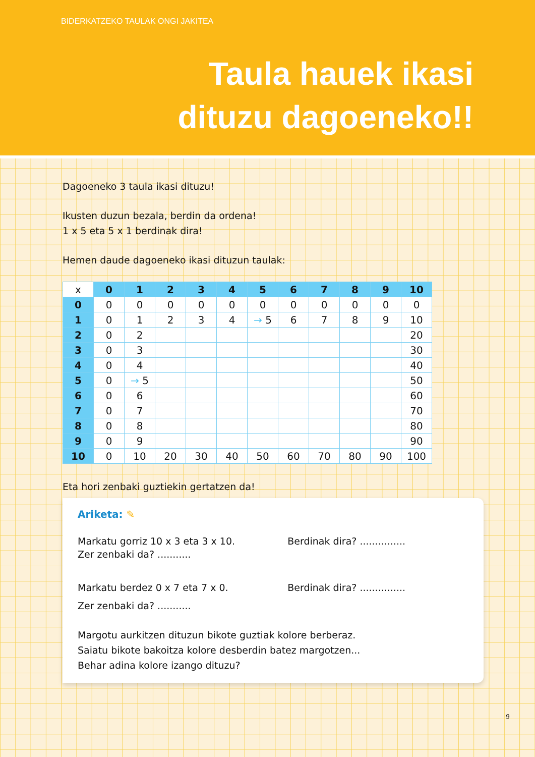BIDERKATZEKO TAULAK ONGI JAKITEA
Taula hauek ikasi
dituzu dagoeneko!!
Dagoeneko 3 taula ikasi dituzu!
Ikusten duzun bezala, berdin da ordena!
1 x 5 eta 5 x 1 berdinak dira!
Hemen daude dagoeneko ikasi dituzun taulak:
| x | 0 | 1 | 2 | 3 | 4 | 5 | 6 | 7 | 8 | 9 | 10 |
| 0 | 0 | 0 | 0 | 0 | 0 | 0 | 0 | 0 | 0 | 0 | 0 |
| 1 | 0 | 1 | 2 | 3 | 4 | → 5 | 6 | 7 | 8 | 9 | 10 |
| 2 | 0 | 2 | | | | | | | | | 20 |
| 3 | 0 | 3 | | | | | | | | | 30 |
| 4 | 0 | 4 | | | | | | | | | 40 |
| 5 | 0 | → 5 | | | | | | | | | 50 |
| 6 | 0 | 6 | | | | | | | | | 60 |
| 7 | 0 | 7 | | | | | | | | | 70 |
| 8 | 0 | 8 | | | | | | | | | 80 |
| 9 | 0 | 9 | | | | | | | | | 90 |
| 10 | 0 | 10 | 20 | 30 | 40 | 50 | 60 | 70 | 80 | 90 | 100 |
Eta hori zenbaki guztiekin gertatzen da!
Ariketa: ✎
Markatu gorriz 10 x 3 eta 3 x 10. Berdinak dira? ...............
Zer zenbaki da? ...........
Markatu berdez 0 x 7 eta 7 x 0. Berdinak dira? ...............
Zer zenbaki da? ...........
Margotu aurkitzen dituzun bikote guztiak kolore berberaz.
Saiatu bikote bakoitza kolore desberdin batez margotzen...
Behar adina kolore izango dituzu?
9